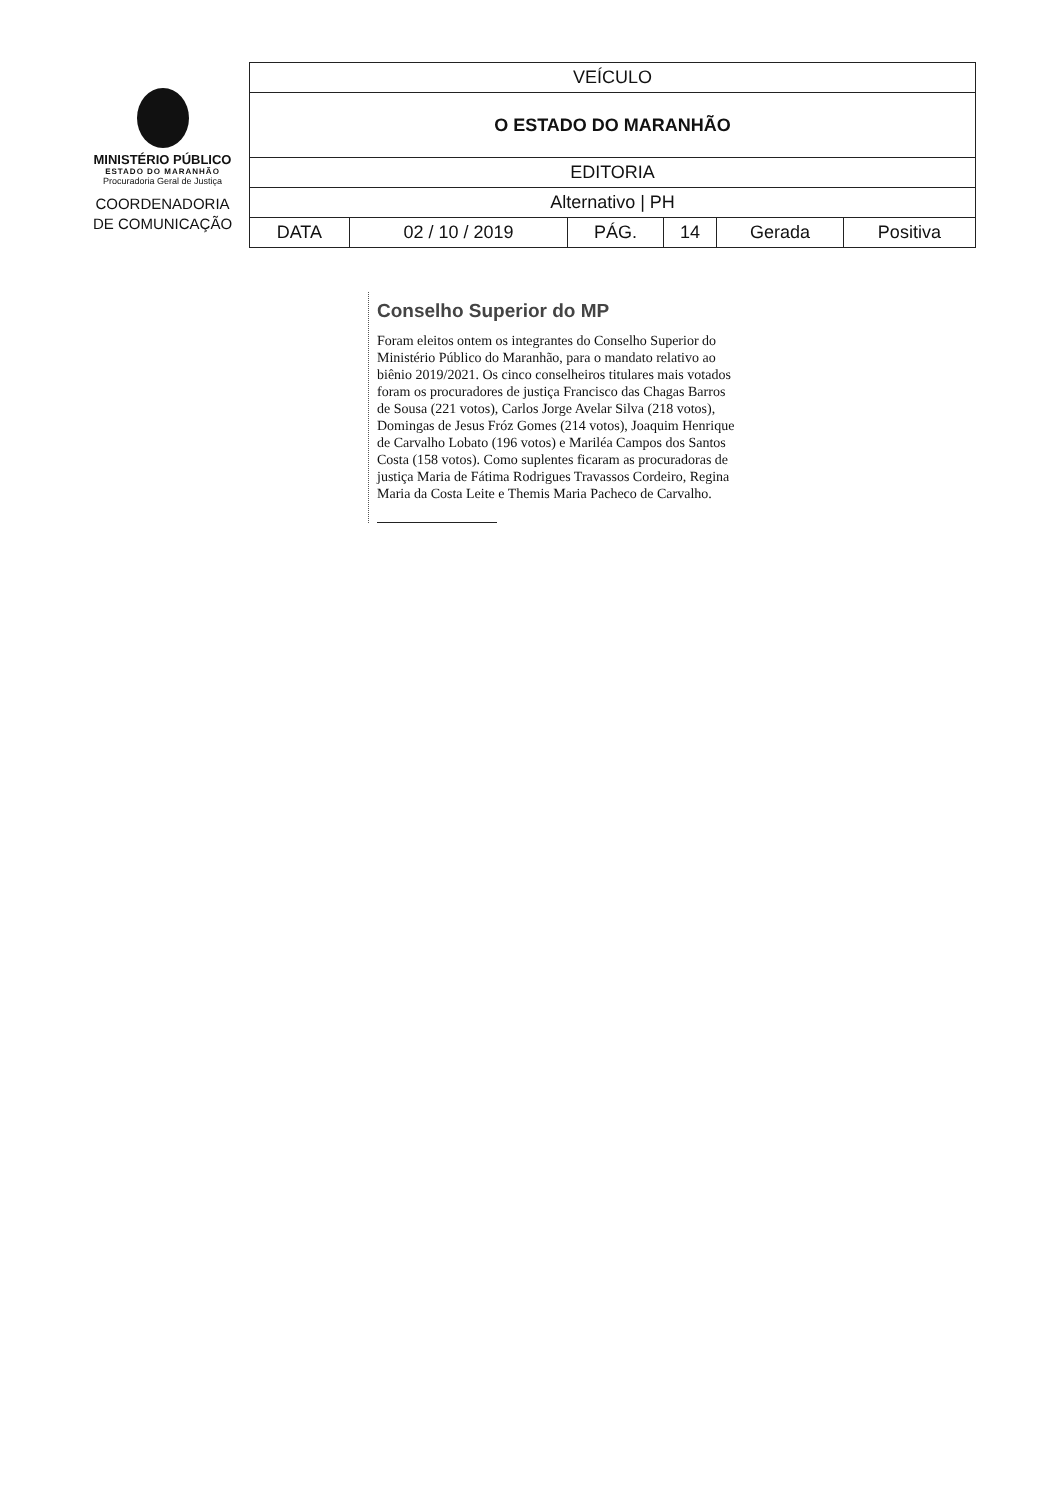MINISTÉRIO PÚBLICO
ESTADO DO MARANHÃO
Procuradoria Geral de Justiça
COORDENADORIA
DE COMUNICAÇÃO
| VEÍCULO | | | | | |
| O ESTADO DO MARANHÃO | | | | | |
| EDITORIA | | | | | |
| Alternativo / PH | | | | | |
| DATA | 02 / 10 / 2019 | PÁG. | 14 | Gerada | Positiva |
Conselho Superior do MP
Foram eleitos ontem os integrantes do Conselho Superior do Ministério Público do Maranhão, para o mandato relativo ao biênio 2019/2021. Os cinco conselheiros titulares mais votados foram os procuradores de justiça Francisco das Chagas Barros de Sousa (221 votos), Carlos Jorge Avelar Silva (218 votos), Domingas de Jesus Fróz Gomes (214 votos), Joaquim Henrique de Carvalho Lobato (196 votos) e Mariléa Campos dos Santos Costa (158 votos). Como suplentes ficaram as procuradoras de justiça Maria de Fátima Rodrigues Travassos Cordeiro, Regina Maria da Costa Leite e Themis Maria Pacheco de Carvalho.